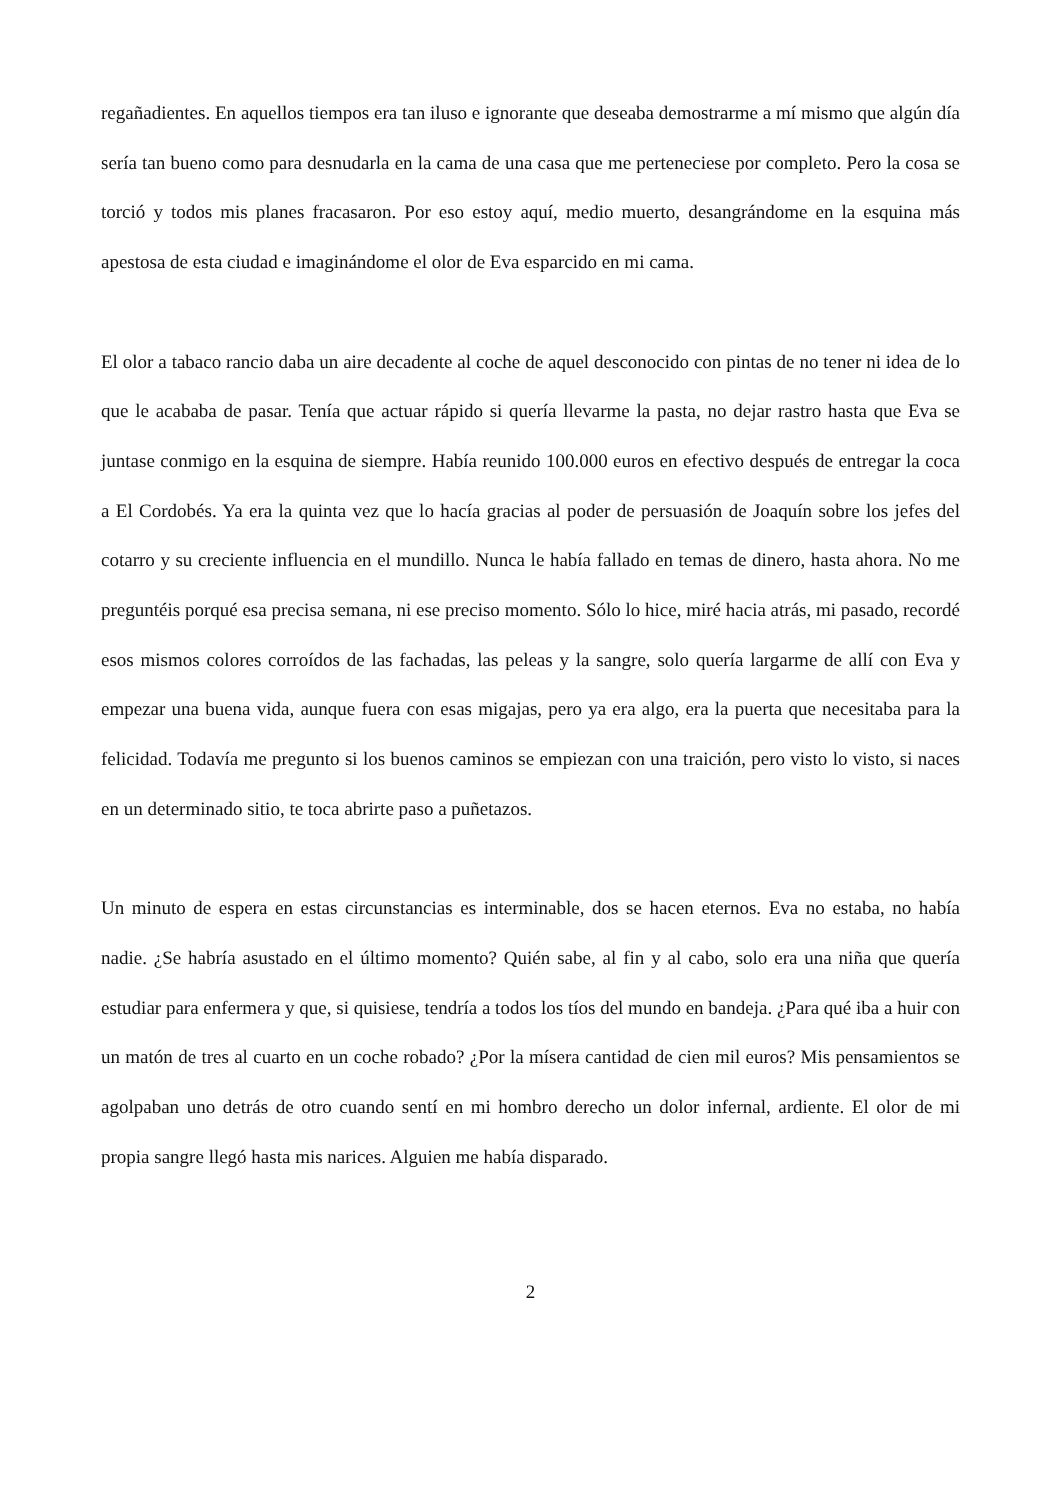regañadientes. En aquellos tiempos era tan iluso e ignorante que deseaba demostrarme a mí mismo que algún día sería tan bueno como para desnudarla en la cama de una casa que me perteneciese por completo. Pero la cosa se torció y todos mis planes fracasaron. Por eso estoy aquí, medio muerto, desangrándome en la esquina más apestosa de esta ciudad e imaginándome el olor de Eva esparcido en mi cama.
El olor a tabaco rancio daba un aire decadente al coche de aquel desconocido con pintas de no tener ni idea de lo que le acababa de pasar. Tenía que actuar rápido si quería llevarme la pasta, no dejar rastro hasta que Eva se juntase conmigo en la esquina de siempre. Había reunido 100.000 euros en efectivo después de entregar la coca a El Cordobés. Ya era la quinta vez que lo hacía gracias al poder de persuasión de Joaquín sobre los jefes del cotarro y su creciente influencia en el mundillo. Nunca le había fallado en temas de dinero, hasta ahora. No me preguntéis porqué esa precisa semana, ni ese preciso momento. Sólo lo hice, miré hacia atrás, mi pasado, recordé esos mismos colores corroídos de las fachadas, las peleas y la sangre, solo quería largarme de allí con Eva y empezar una buena vida, aunque fuera con esas migajas, pero ya era algo, era la puerta que necesitaba para la felicidad. Todavía me pregunto si los buenos caminos se empiezan con una traición, pero visto lo visto, si naces en un determinado sitio, te toca abrirte paso a puñetazos.
Un minuto de espera en estas circunstancias es interminable, dos se hacen eternos. Eva no estaba, no había nadie. ¿Se habría asustado en el último momento? Quién sabe, al fin y al cabo, solo era una niña que quería estudiar para enfermera y que, si quisiese, tendría a todos los tíos del mundo en bandeja. ¿Para qué iba a huir con un matón de tres al cuarto en un coche robado? ¿Por la mísera cantidad de cien mil euros? Mis pensamientos se agolpaban uno detrás de otro cuando sentí en mi hombro derecho un dolor infernal, ardiente. El olor de mi propia sangre llegó hasta mis narices. Alguien me había disparado.
2